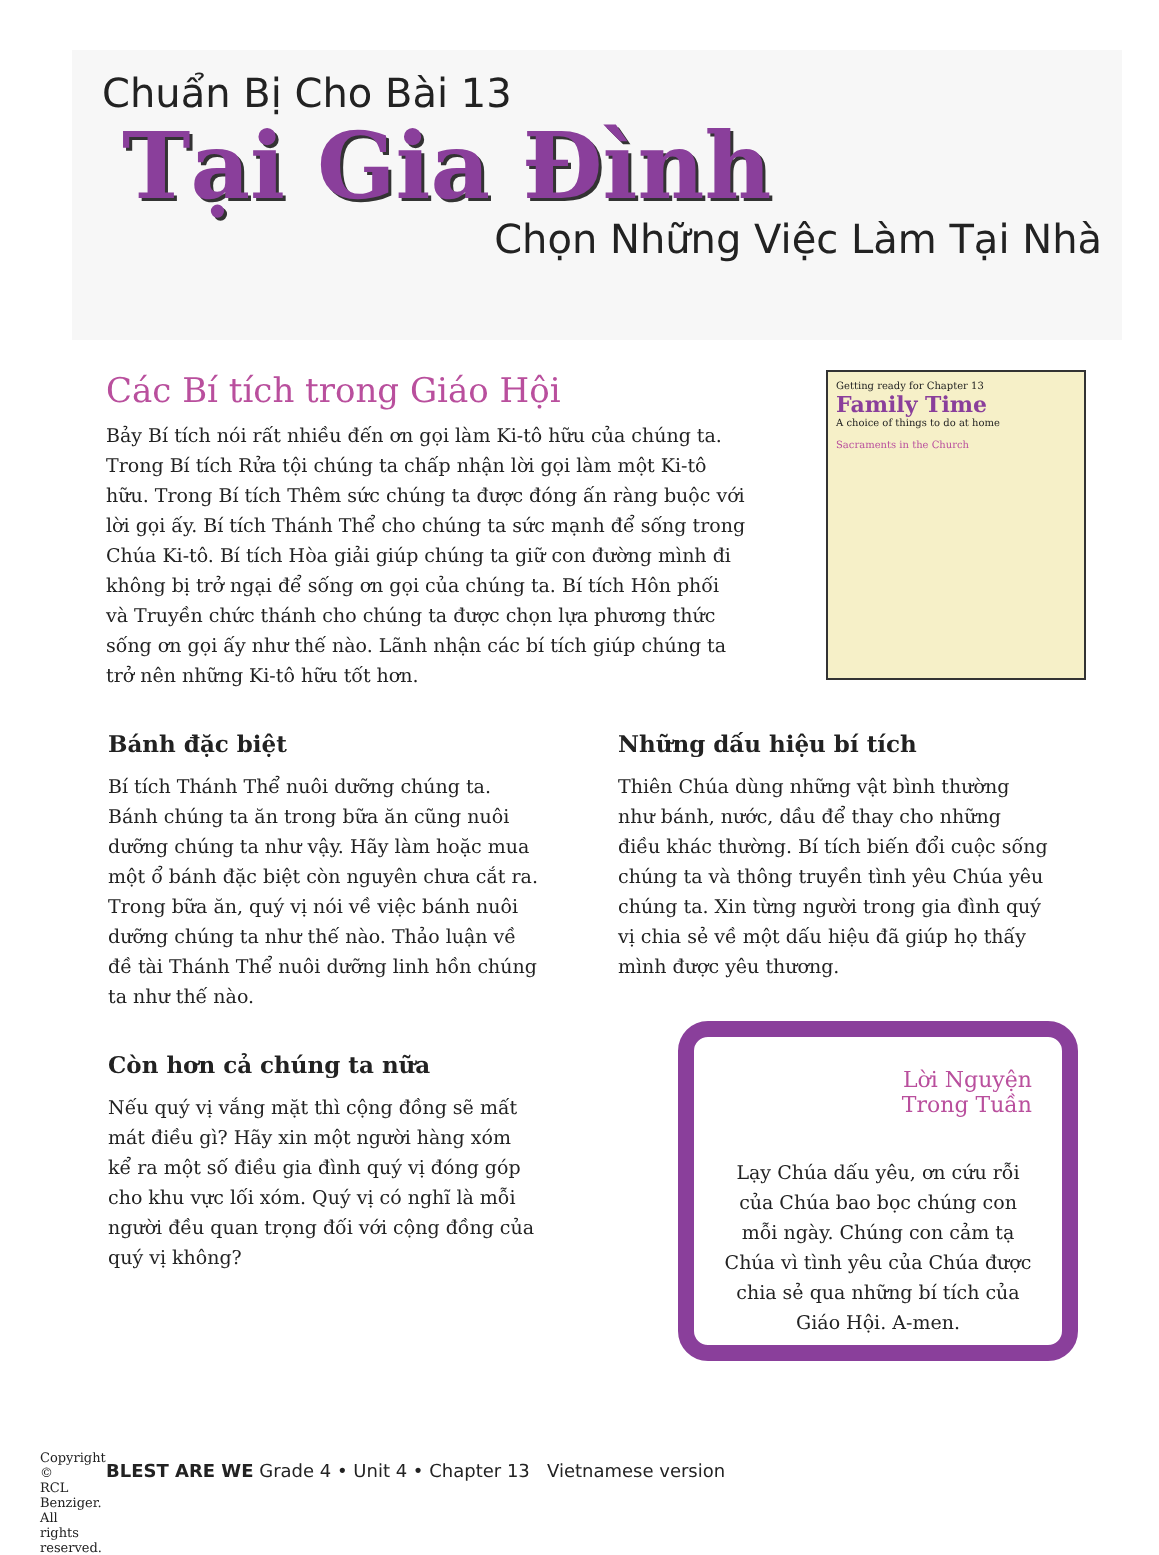Chuẩn Bị Cho Bài 13
Tại Gia Đình
Chọn Những Việc Làm Tại Nhà
Các Bí tích trong Giáo Hội
Bảy Bí tích nói rất nhiều đến ơn gọi làm Ki-tô hữu của chúng ta. Trong Bí tích Rửa tội chúng ta chấp nhận lời gọi làm một Ki-tô hữu. Trong Bí tích Thêm sức chúng ta được đóng ấn ràng buộc với lời gọi ấy. Bí tích Thánh Thể cho chúng ta sức mạnh để sống trong Chúa Ki-tô. Bí tích Hòa giải giúp chúng ta giữ con đường mình đi không bị trở ngại để sống ơn gọi của chúng ta. Bí tích Hôn phối và Truyền chức thánh cho chúng ta được chọn lựa phương thức sống ơn gọi ấy như thế nào. Lãnh nhận các bí tích giúp chúng ta trở nên những Ki-tô hữu tốt hơn.
Getting ready for Chapter 13
Family Time
A choice of things to do at home
Sacraments in the Church
Bánh đặc biệt
Bí tích Thánh Thể nuôi dưỡng chúng ta. Bánh chúng ta ăn trong bữa ăn cũng nuôi dưỡng chúng ta như vậy. Hãy làm hoặc mua một ổ bánh đặc biệt còn nguyên chưa cắt ra. Trong bữa ăn, quý vị nói về việc bánh nuôi dưỡng chúng ta như thế nào. Thảo luận về đề tài Thánh Thể nuôi dưỡng linh hồn chúng ta như thế nào.
Còn hơn cả chúng ta nữa
Nếu quý vị vắng mặt thì cộng đồng sẽ mất mát điều gì? Hãy xin một người hàng xóm kể ra một số điều gia đình quý vị đóng góp cho khu vực lối xóm. Quý vị có nghĩ là mỗi người đều quan trọng đối với cộng đồng của quý vị không?
Những dấu hiệu bí tích
Thiên Chúa dùng những vật bình thường như bánh, nước, dầu để thay cho những điều khác thường. Bí tích biến đổi cuộc sống chúng ta và thông truyền tình yêu Chúa yêu chúng ta. Xin từng người trong gia đình quý vị chia sẻ về một dấu hiệu đã giúp họ thấy mình được yêu thương.
Lời Nguyện
Trong Tuần
Lạy Chúa dấu yêu, ơn cứu rỗi của Chúa bao bọc chúng con mỗi ngày. Chúng con cảm tạ Chúa vì tình yêu của Chúa được chia sẻ qua những bí tích của Giáo Hội. A-men.
Copyright © RCL Benziger. All rights reserved.
BLEST ARE WE Grade 4 • Unit 4 • Chapter 13 Vietnamese version